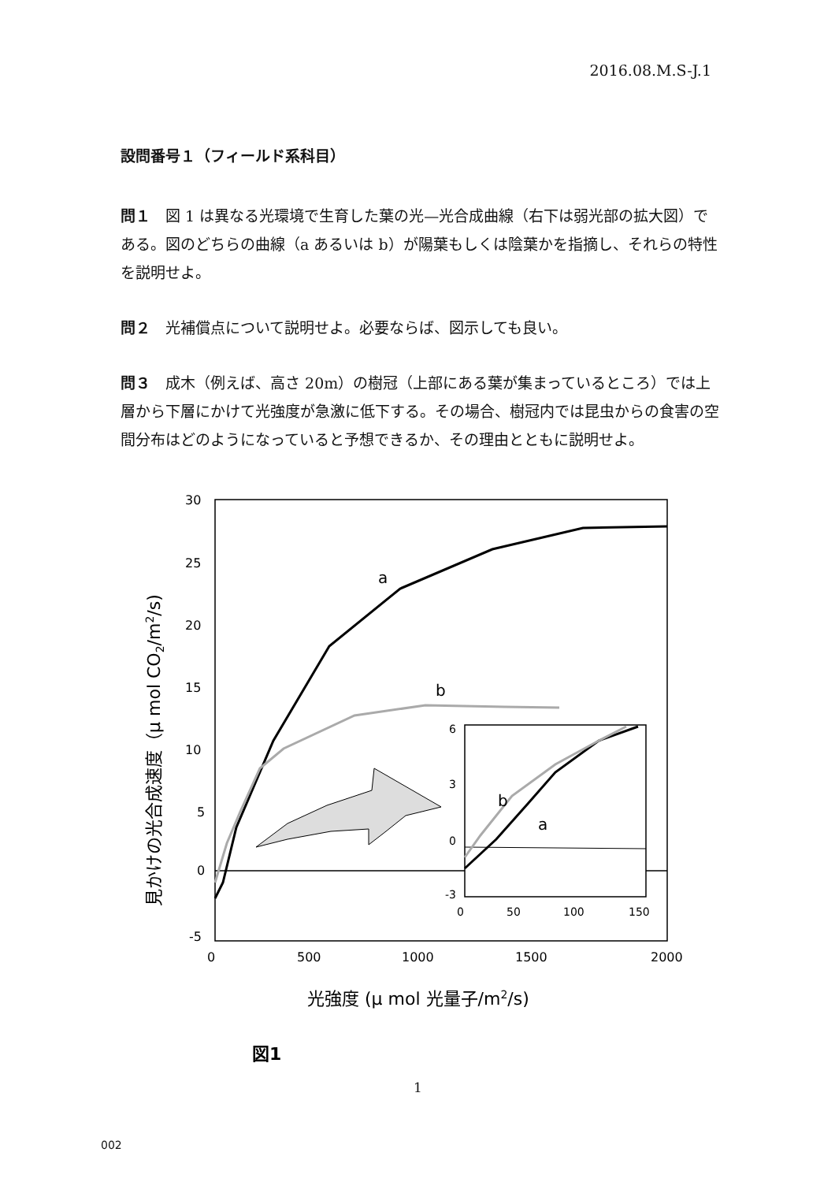2016.08.M.S-J.1
設問番号１（フィールド系科目）
問１　図 1 は異なる光環境で生育した葉の光—光合成曲線（右下は弱光部の拡大図）である。図のどちらの曲線（a あるいは b）が陽葉もしくは陰葉かを指摘し、それらの特性を説明せよ。
問２　光補償点について説明せよ。必要ならば、図示しても良い。
問３　成木（例えば、高さ 20m）の樹冠（上部にある葉が集まっているところ）では上層から下層にかけて光強度が急激に低下する。その場合、樹冠内では昆虫からの食害の空間分布はどのようになっていると予想できるか、その理由とともに説明せよ。
30
25
20
15
10
5
0
-5
0
500
1000
1500
2000
a
b
6
3
0
-3
0
50
100
150
b
a
見かけの光合成速度（μ mol CO2/m2/s)
光強度 (μ mol 光量子/m2/s)
図1
1
002